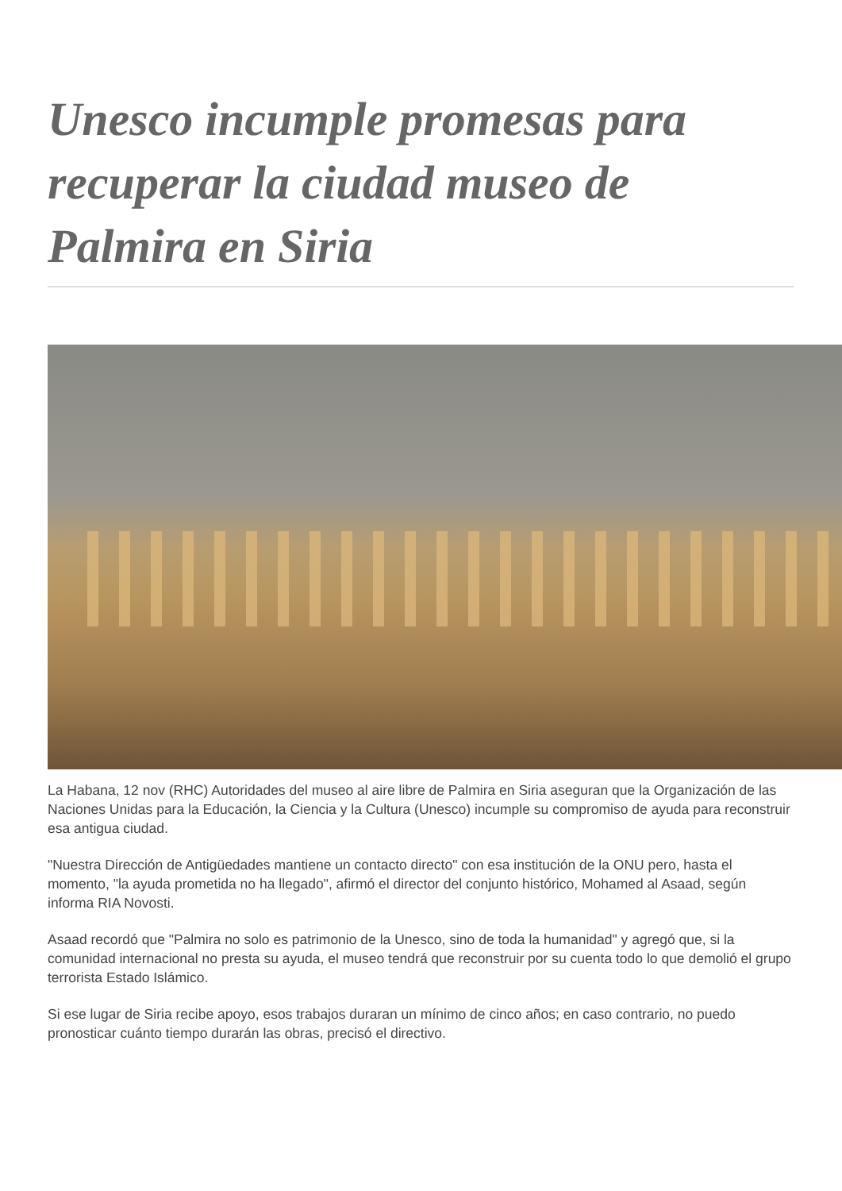Unesco incumple promesas para recuperar la ciudad museo de Palmira en Siria
La Habana, 12 nov (RHC) Autoridades del museo al aire libre de Palmira en Siria aseguran que la Organización de las Naciones Unidas para la Educación, la Ciencia y la Cultura (Unesco) incumple su compromiso de ayuda para reconstruir esa antigua ciudad.
"Nuestra Dirección de Antigüedades mantiene un contacto directo" con esa institución de la ONU pero, hasta el momento, "la ayuda prometida no ha llegado", afirmó el director del conjunto histórico, Mohamed al Asaad, según informa RIA Novosti.
Asaad recordó que "Palmira no solo es patrimonio de la Unesco, sino de toda la humanidad" y agregó que, si la comunidad internacional no presta su ayuda, el museo tendrá que reconstruir por su cuenta todo lo que demolió el grupo terrorista Estado Islámico.
Si ese lugar de Siria recibe apoyo, esos trabajos duraran un mínimo de cinco años; en caso contrario, no puedo pronosticar cuánto tiempo durarán las obras, precisó el directivo.